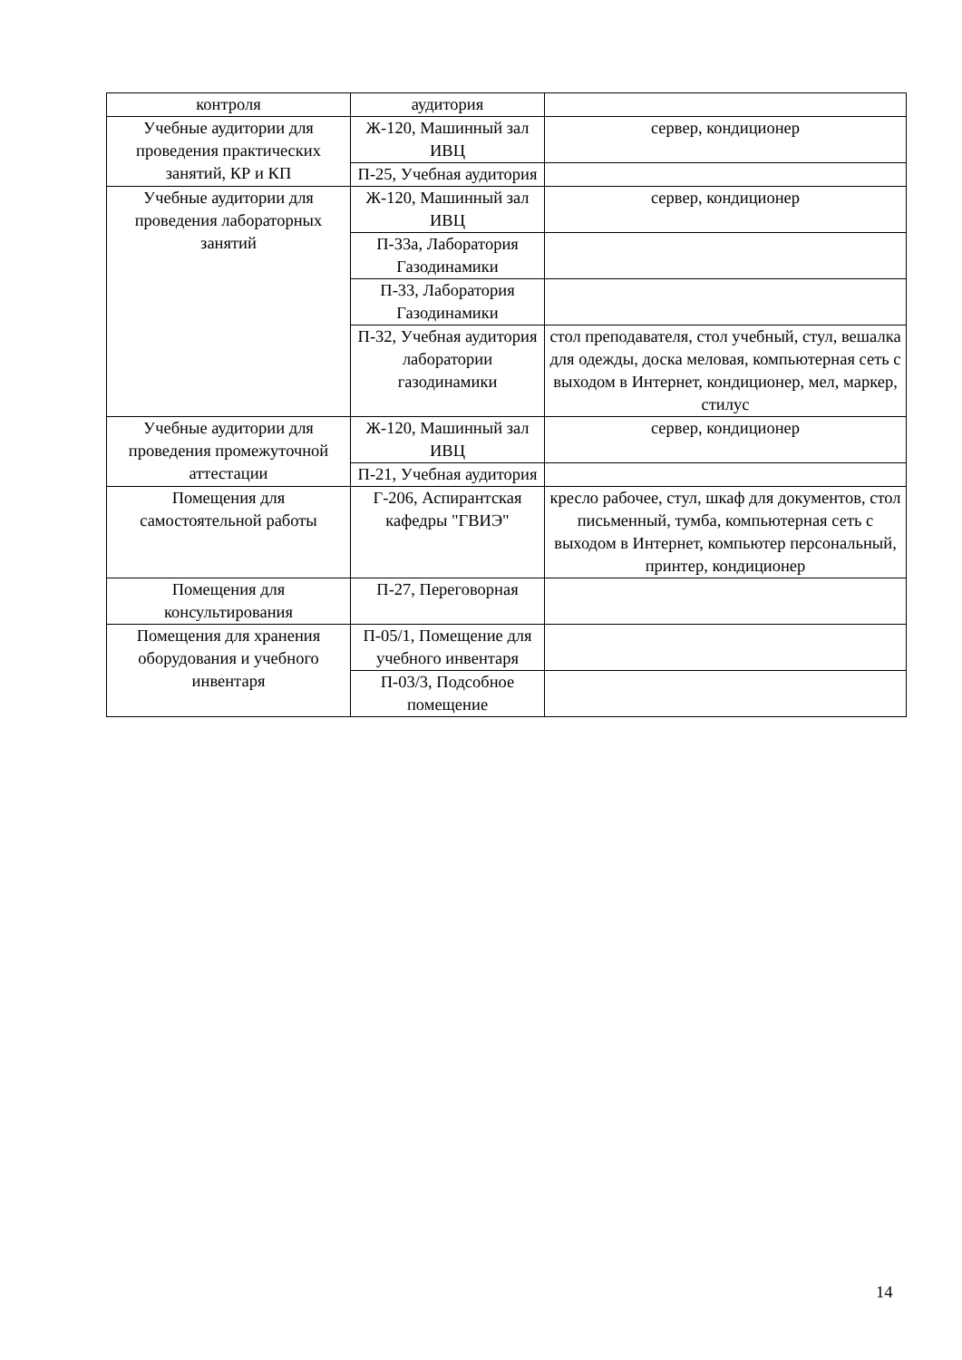| контроля | аудитория | |
| Учебные аудитории для проведения практических занятий, КР и КП | Ж-120, Машинный зал ИВЦ | сервер, кондиционер |
| | П-25, Учебная аудитория | |
| Учебные аудитории для проведения лабораторных занятий | Ж-120, Машинный зал ИВЦ | сервер, кондиционер |
| | П-33а, Лаборатория Газодинамики | |
| | П-33, Лаборатория Газодинамики | |
| | П-32, Учебная аудитория лаборатории газодинамики | стол преподавателя, стол учебный, стул, вешалка для одежды, доска меловая, компьютерная сеть с выходом в Интернет, кондиционер, мел, маркер, стилус |
| Учебные аудитории для проведения промежуточной аттестации | Ж-120, Машинный зал ИВЦ | сервер, кондиционер |
| | П-21, Учебная аудитория | |
| Помещения для самостоятельной работы | Г-206, Аспирантская кафедры "ГВИЭ" | кресло рабочее, стул, шкаф для документов, стол письменный, тумба, компьютерная сеть с выходом в Интернет, компьютер персональный, принтер, кондиционер |
| Помещения для консультирования | П-27, Переговорная | |
| Помещения для хранения оборудования и учебного инвентаря | П-05/1, Помещение для учебного инвентаря | |
| | П-03/3, Подсобное помещение | |
14